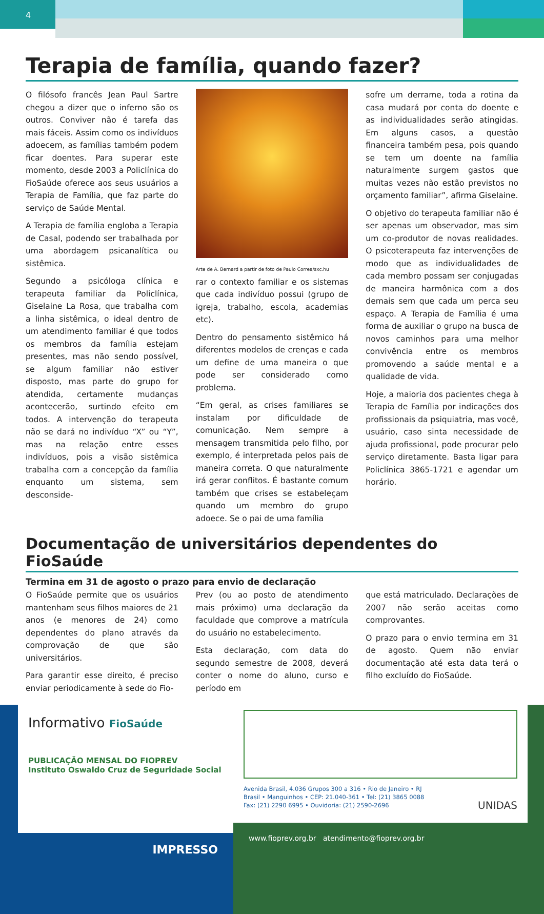4
Terapia de família, quando fazer?
O filósofo francês Jean Paul Sartre chegou a dizer que o inferno são os outros. Conviver não é tarefa das mais fáceis. Assim como os indivíduos adoecem, as famílias também podem ficar doentes. Para superar este momento, desde 2003 a Policlínica do FioSaúde oferece aos seus usuários a Terapia de Família, que faz parte do serviço de Saúde Mental.
A Terapia de família engloba a Terapia de Casal, podendo ser trabalhada por uma abordagem psicanalítica ou sistêmica.
Segundo a psicóloga clínica e terapeuta familiar da Policlínica, Giselaine La Rosa, que trabalha com a linha sistêmica, o ideal dentro de um atendimento familiar é que todos os membros da família estejam presentes, mas não sendo possível, se algum familiar não estiver disposto, mas parte do grupo for atendida, certamente mudanças acontecerão, surtindo efeito em todos. A intervenção do terapeuta não se dará no indivíduo “X” ou “Y”, mas na relação entre esses indivíduos, pois a visão sistêmica trabalha com a concepção da família enquanto um sistema, sem desconside-
Arte de A. Bernard a partir de foto de Paulo Correa/sxc.hu
rar o contexto familiar e os sistemas que cada indivíduo possui (grupo de igreja, trabalho, escola, academias etc).
Dentro do pensamento sistêmico há diferentes modelos de crenças e cada um define de uma maneira o que pode ser considerado como problema.
“Em geral, as crises familiares se instalam por dificuldade de comunicação. Nem sempre a mensagem transmitida pelo filho, por exemplo, é interpretada pelos pais de maneira correta. O que naturalmente irá gerar conflitos. É bastante comum também que crises se estabeleçam quando um membro do grupo adoece. Se o pai de uma família
sofre um derrame, toda a rotina da casa mudará por conta do doente e as individualidades serão atingidas. Em alguns casos, a questão financeira também pesa, pois quando se tem um doente na família naturalmente surgem gastos que muitas vezes não estão previstos no orçamento familiar”, afirma Giselaine.
O objetivo do terapeuta familiar não é ser apenas um observador, mas sim um co-produtor de novas realidades. O psicoterapeuta faz intervenções de modo que as individualidades de cada membro possam ser conjugadas de maneira harmônica com a dos demais sem que cada um perca seu espaço. A Terapia de Família é uma forma de auxiliar o grupo na busca de novos caminhos para uma melhor convivência entre os membros promovendo a saúde mental e a qualidade de vida.
Hoje, a maioria dos pacientes chega à Terapia de Família por indicações dos profissionais da psiquiatria, mas você, usuário, caso sinta necessidade de ajuda profissional, pode procurar pelo serviço diretamente. Basta ligar para Policlínica 3865-1721 e agendar um horário.
Documentação de universitários dependentes do FioSaúde
Termina em 31 de agosto o prazo para envio de declaração
O FioSaúde permite que os usuários mantenham seus filhos maiores de 21 anos (e menores de 24) como dependentes do plano através da comprovação de que são universitários.
Para garantir esse direito, é preciso enviar periodicamente à sede do Fio-
Prev (ou ao posto de atendimento mais próximo) uma declaração da faculdade que comprove a matrícula do usuário no estabelecimento.
Esta declaração, com data do segundo semestre de 2008, deverá conter o nome do aluno, curso e período em
que está matriculado. Declarações de 2007 não serão aceitas como comprovantes.
O prazo para o envio termina em 31 de agosto. Quem não enviar documentação até esta data terá o filho excluído do FioSaúde.
Informativo FioSaúde
PUBLICAÇÃO MENSAL DO FIOPREV
Instituto Oswaldo Cruz de Seguridade Social
IMPRESSO
Avenida Brasil, 4.036 Grupos 300 a 316 • Rio de Janeiro • RJ
Brasil • Manguinhos • CEP: 21.040-361 • Tel: (21) 3865 0088
Fax: (21) 2290 6995 • Ouvidoria: (21) 2590-2696 UNIDAS
www.fioprev.org.br atendimento@fioprev.org.br